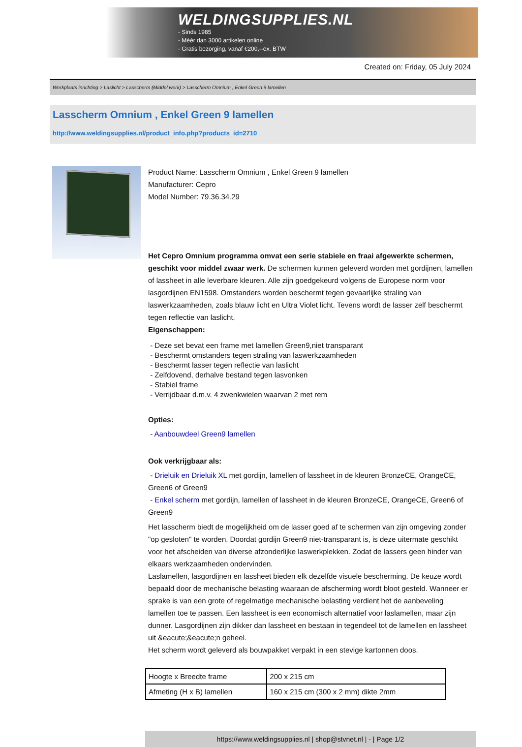WELDINGSUPPLIES.NL
- Sinds 1985
- Méér dan 3000 artikelen online
- Gratis bezorging, vanaf €200,--ex. BTW
Created on: Friday, 05 July 2024
Werkplaats inrichting > Laslicht > Lasscherm (Middel werk) > Lasscherm Omnium , Enkel Green 9 lamellen
Lasscherm Omnium , Enkel Green 9 lamellen
http://www.weldingsupplies.nl/product_info.php?products_id=2710
Product Name: Lasscherm Omnium , Enkel Green 9 lamellen
Manufacturer: Cepro
Model Number: 79.36.34.29
Het Cepro Omnium programma omvat een serie stabiele en fraai afgewerkte schermen, geschikt voor middel zwaar werk. De schermen kunnen geleverd worden met gordijnen, lamellen of lassheet in alle leverbare kleuren. Alle zijn goedgekeurd volgens de Europese norm voor lasgordijnen EN1598. Omstanders worden beschermt tegen gevaarlijke straling van laswerkzaamheden, zoals blauw licht en Ultra Violet licht. Tevens wordt de lasser zelf beschermt tegen reflectie van laslicht.
Eigenschappen:
- Deze set bevat een frame met lamellen Green9,niet transparant
- Beschermt omstanders tegen straling van laswerkzaamheden
- Beschermt lasser tegen reflectie van laslicht
- Zelfdovend, derhalve bestand tegen lasvonken
- Stabiel frame
- Verrijdbaar d.m.v. 4 zwenkwielen waarvan 2 met rem
Opties:
- Aanbouwdeel Green9 lamellen
Ook verkrijgbaar als:
- Drieluik en Drieluik XL met gordijn, lamellen of lassheet in de kleuren BronzeCE, OrangeCE, Green6 of Green9
- Enkel scherm met gordijn, lamellen of lassheet in de kleuren BronzeCE, OrangeCE, Green6 of Green9
Het lasscherm biedt de mogelijkheid om de lasser goed af te schermen van zijn omgeving zonder "op gesloten" te worden. Doordat gordijn Green9 niet-transparant is, is deze uitermate geschikt voor het afscheiden van diverse afzonderlijke laswerkplekken. Zodat de lassers geen hinder van elkaars werkzaamheden ondervinden.
Laslamellen, lasgordijnen en lassheet bieden elk dezelfde visuele bescherming. De keuze wordt bepaald door de mechanische belasting waaraan de afscherming wordt bloot gesteld. Wanneer er sprake is van een grote of regelmatige mechanische belasting verdient het de aanbeveling lamellen toe te passen. Een lassheet is een economisch alternatief voor laslamellen, maar zijn dunner. Lasgordijnen zijn dikker dan lassheet en bestaan in tegendeel tot de lamellen en lassheet uit &eacute;&eacute;n geheel.
Het scherm wordt geleverd als bouwpakket verpakt in een stevige kartonnen doos.
| Hoogte x Breedte frame | 200 x 215 cm |
| Afmeting (H x B) lamellen | 160 x 215 cm (300 x 2 mm) dikte 2mm |
https://www.weldingsupplies.nl | shop@stvnet.nl | - | Page 1/2